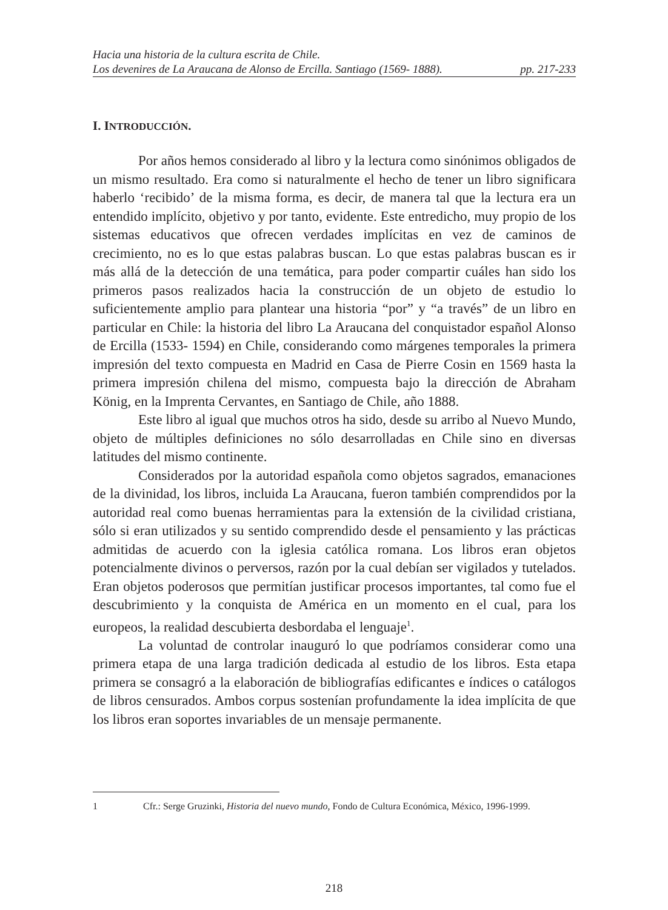Hacia una historia de la cultura escrita de Chile.
Los devenires de La Araucana de Alonso de Ercilla. Santiago (1569- 1888). pp. 217-233
I. INTRODUCCIÓN.
Por años hemos considerado al libro y la lectura como sinónimos obligados de un mismo resultado. Era como si naturalmente el hecho de tener un libro significara haberlo ‘recibido’ de la misma forma, es decir, de manera tal que la lectura era un entendido implícito, objetivo y por tanto, evidente. Este entredicho, muy propio de los sistemas educativos que ofrecen verdades implícitas en vez de caminos de crecimiento, no es lo que estas palabras buscan. Lo que estas palabras buscan es ir más allá de la detección de una temática, para poder compartir cuáles han sido los primeros pasos realizados hacia la construcción de un objeto de estudio lo suficientemente amplio para plantear una historia “por” y “a través” de un libro en particular en Chile: la historia del libro La Araucana del conquistador español Alonso de Ercilla (1533- 1594) en Chile, considerando como márgenes temporales la primera impresión del texto compuesta en Madrid en Casa de Pierre Cosin en 1569 hasta la primera impresión chilena del mismo, compuesta bajo la dirección de Abraham König, en la Imprenta Cervantes, en Santiago de Chile, año 1888.
Este libro al igual que muchos otros ha sido, desde su arribo al Nuevo Mundo, objeto de múltiples definiciones no sólo desarrolladas en Chile sino en diversas latitudes del mismo continente.
Considerados por la autoridad española como objetos sagrados, emanaciones de la divinidad, los libros, incluida La Araucana, fueron también comprendidos por la autoridad real como buenas herramientas para la extensión de la civilidad cristiana, sólo si eran utilizados y su sentido comprendido desde el pensamiento y las prácticas admitidas de acuerdo con la iglesia católica romana. Los libros eran objetos potencialmente divinos o perversos, razón por la cual debían ser vigilados y tutelados. Eran objetos poderosos que permitían justificar procesos importantes, tal como fue el descubrimiento y la conquista de América en un momento en el cual, para los europeos, la realidad descubierta desbordaba el lenguaje<sup>1</sup>.
La voluntad de controlar inauguró lo que podríamos considerar como una primera etapa de una larga tradición dedicada al estudio de los libros. Esta etapa primera se consagró a la elaboración de bibliografías edificantes e índices o catálogos de libros censurados. Ambos corpus sostenían profundamente la idea implícita de que los libros eran soportes invariables de un mensaje permanente.
1 Cfr.: Serge Gruzinki, Historia del nuevo mundo, Fondo de Cultura Económica, México, 1996-1999.
218